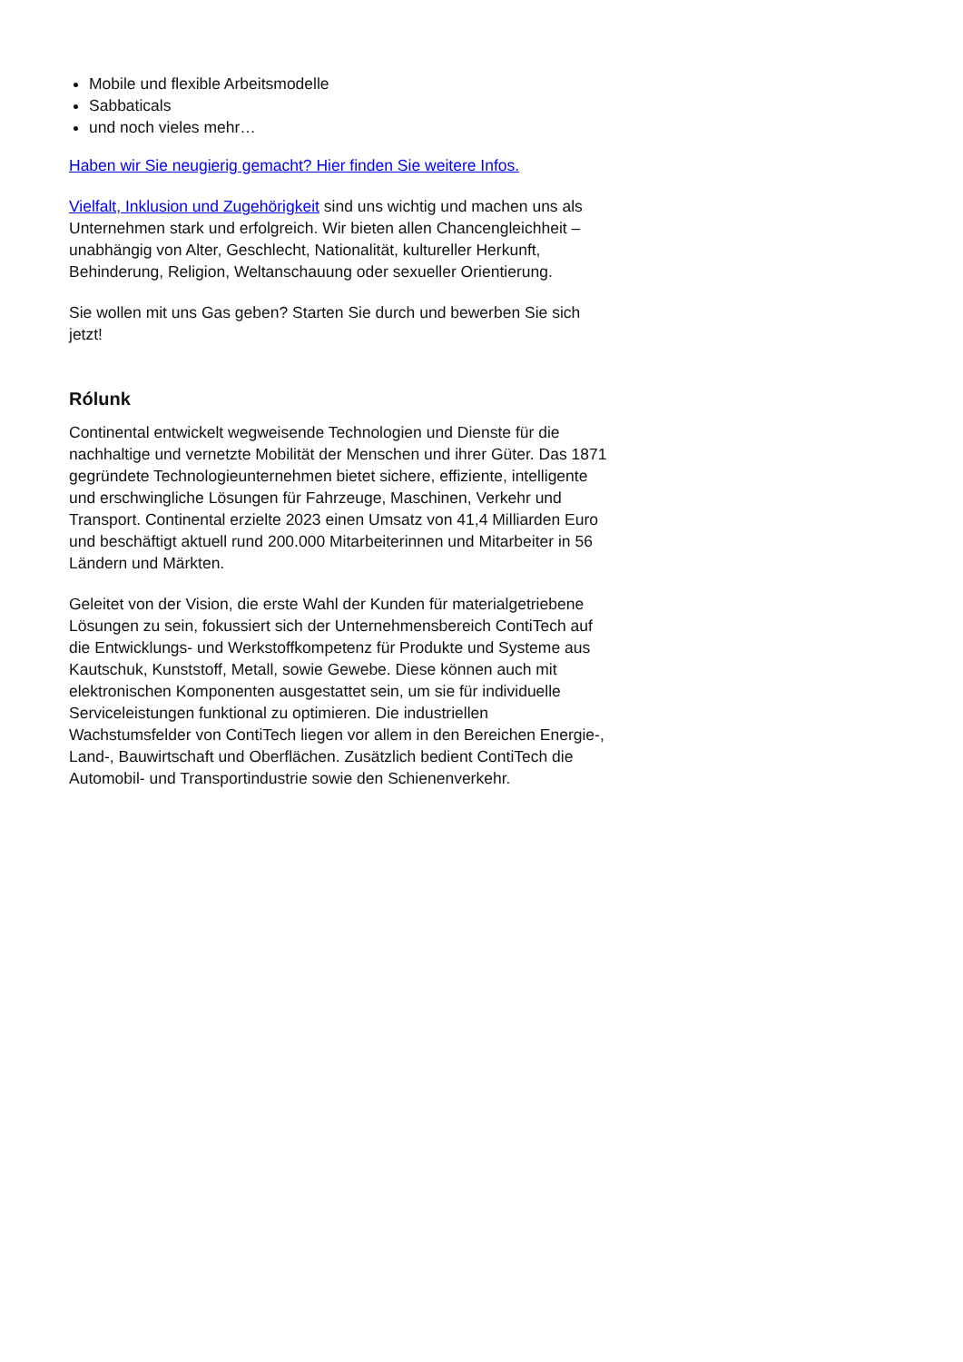Mobile und flexible Arbeitsmodelle
Sabbaticals
und noch vieles mehr…
Haben wir Sie neugierig gemacht? Hier finden Sie weitere Infos.
Vielfalt, Inklusion und Zugehörigkeit sind uns wichtig und machen uns als Unternehmen stark und erfolgreich. Wir bieten allen Chancengleichheit – unabhängig von Alter, Geschlecht, Nationalität, kultureller Herkunft, Behinderung, Religion, Weltanschauung oder sexueller Orientierung.
Sie wollen mit uns Gas geben? Starten Sie durch und bewerben Sie sich jetzt!
Rólunk
Continental entwickelt wegweisende Technologien und Dienste für die nachhaltige und vernetzte Mobilität der Menschen und ihrer Güter. Das 1871 gegründete Technologieunternehmen bietet sichere, effiziente, intelligente und erschwingliche Lösungen für Fahrzeuge, Maschinen, Verkehr und Transport. Continental erzielte 2023 einen Umsatz von 41,4 Milliarden Euro und beschäftigt aktuell rund 200.000 Mitarbeiterinnen und Mitarbeiter in 56 Ländern und Märkten.
Geleitet von der Vision, die erste Wahl der Kunden für materialgetriebene Lösungen zu sein, fokussiert sich der Unternehmensbereich ContiTech auf die Entwicklungs- und Werkstoffkompetenz für Produkte und Systeme aus Kautschuk, Kunststoff, Metall, sowie Gewebe. Diese können auch mit elektronischen Komponenten ausgestattet sein, um sie für individuelle Serviceleistungen funktional zu optimieren. Die industriellen Wachstumsfelder von ContiTech liegen vor allem in den Bereichen Energie-, Land-, Bauwirtschaft und Oberflächen. Zusätzlich bedient ContiTech die Automobil- und Transportindustrie sowie den Schienenverkehr.